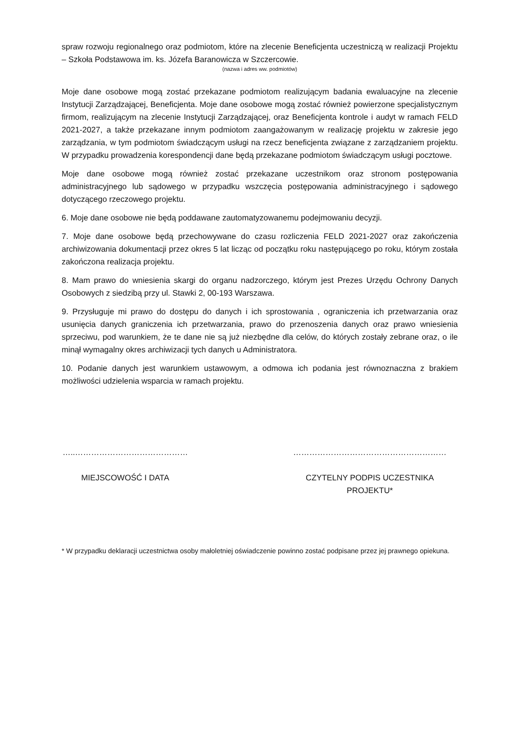spraw rozwoju regionalnego oraz podmiotom, które na zlecenie Beneficjenta uczestniczą w realizacji Projektu – Szkoła Podstawowa im. ks. Józefa Baranowicza w Szczercowie.
(nazwa i adres ww. podmiotów)
Moje dane osobowe mogą zostać przekazane podmiotom realizującym badania ewaluacyjne na zlecenie Instytucji Zarządzającej, Beneficjenta. Moje dane osobowe mogą zostać również powierzone specjalistycznym firmom, realizującym na zlecenie Instytucji Zarządzającej, oraz Beneficjenta kontrole i audyt w ramach FELD 2021-2027, a także przekazane innym podmiotom zaangażowanym w realizację projektu w zakresie jego zarządzania, w tym podmiotom świadczącym usługi na rzecz beneficjenta związane z zarządzaniem projektu. W przypadku prowadzenia korespondencji dane będą przekazane podmiotom świadczącym usługi pocztowe.
Moje dane osobowe mogą również zostać przekazane uczestnikom oraz stronom postępowania administracyjnego lub sądowego w przypadku wszczęcia postępowania administracyjnego i sądowego dotyczącego rzeczowego projektu.
6. Moje dane osobowe nie będą poddawane zautomatyzowanemu podejmowaniu decyzji.
7. Moje dane osobowe będą przechowywane do czasu rozliczenia FELD 2021-2027 oraz zakończenia archiwizowania dokumentacji przez okres 5 lat licząc od początku roku następującego po roku, którym została zakończona realizacja projektu.
8. Mam prawo do wniesienia skargi do organu nadzorczego, którym jest Prezes Urzędu Ochrony Danych Osobowych z siedzibą przy ul. Stawki 2, 00-193 Warszawa.
9. Przysługuje mi prawo do dostępu do danych i ich sprostowania , ograniczenia ich przetwarzania oraz usunięcia danych graniczenia ich przetwarzania, prawo do przenoszenia danych oraz prawo wniesienia sprzeciwu, pod warunkiem, że te dane nie są już niezbędne dla celów, do których zostały zebrane oraz, o ile minął wymagalny okres archiwizacji tych danych u Administratora.
10. Podanie danych jest warunkiem ustawowym, a odmowa ich podania jest równoznaczna z brakiem możliwości udzielenia wsparcia w ramach projektu.
…..……………………………………
MIEJSCOWOŚĆ I DATA
…………………………………………………
CZYTELNY PODPIS UCZESTNIKA PROJEKTU*
* W przypadku deklaracji uczestnictwa osoby małoletniej oświadczenie powinno zostać podpisane przez jej prawnego opiekuna.